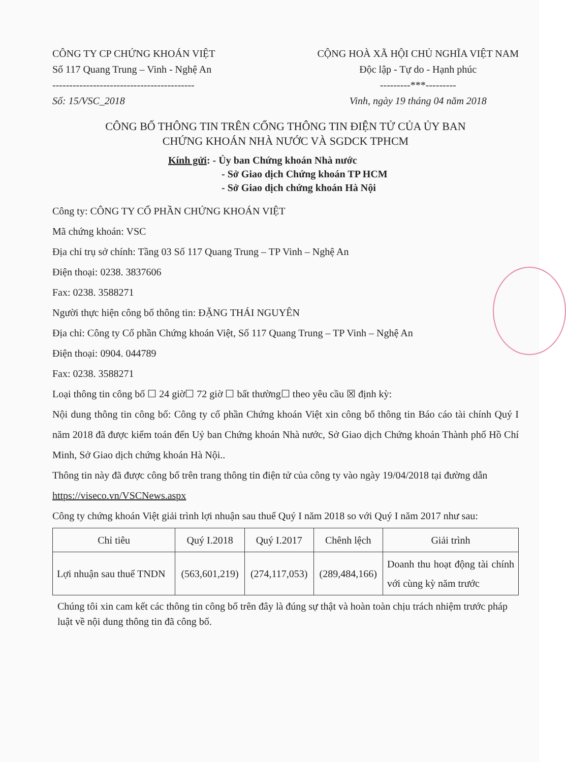CÔNG TY CP CHỨNG KHOÁN VIỆT
Số 117 Quang Trung – Vinh - Nghệ An
------------------------------------------
Số: 15/VSC_2018
CỘNG HOÀ XÃ HỘI CHỦ NGHĨA VIỆT NAM
Độc lập - Tự do - Hạnh phúc
---------***---------
Vinh, ngày 19 tháng 04 năm 2018
CÔNG BỐ THÔNG TIN TRÊN CỔNG THÔNG TIN ĐIỆN TỬ CỦA ỦY BAN
CHỨNG KHOÁN NHÀ NƯỚC VÀ SGDCK TPHCM
Kính gửi: - Ủy ban Chứng khoán Nhà nước
- Sở Giao dịch Chứng khoán TP HCM
- Sở Giao dịch chứng khoán Hà Nội
Công ty: CÔNG TY CỔ PHẦN CHỨNG KHOÁN VIỆT
Mã chứng khoán: VSC
Địa chỉ trụ sở chính: Tầng 03 Số 117 Quang Trung – TP Vinh – Nghệ An
Điện thoại: 0238. 3837606
Fax: 0238. 3588271
Người thực hiện công bố thông tin: ĐẶNG THÁI NGUYÊN
Địa chỉ: Công ty Cổ phần Chứng khoán Việt, Số 117 Quang Trung – TP Vinh – Nghệ An
Điện thoại: 0904. 044789
Fax: 0238. 3588271
Loại thông tin công bố ☐ 24 giờ☐ 72 giờ ☐ bất thường☐ theo yêu cầu ☒ định kỳ:
Nội dung thông tin công bố: Công ty cổ phần Chứng khoán Việt xin công bố thông tin Báo cáo tài chính Quý I năm 2018 đã được kiểm toán đến Uỷ ban Chứng khoán Nhà nước, Sở Giao dịch Chứng khoán Thành phố Hồ Chí Minh, Sở Giao dịch chứng khoán Hà Nội..
Thông tin này đã được công bố trên trang thông tin điện tử của công ty vào ngày 19/04/2018 tại đường dẫn https://viseco.vn/VSCNews.aspx
Công ty chứng khoán Việt giải trình lợi nhuận sau thuế Quý I năm 2018 so với Quý I năm 2017 như sau:
| Chỉ tiêu | Quý I.2018 | Quý I.2017 | Chênh lệch | Giải trình |
| --- | --- | --- | --- | --- |
| Lợi nhuận sau thuế TNDN | (563,601,219) | (274,117,053) | (289,484,166) | Doanh thu hoạt động tài chính với cùng kỳ năm trước |
Chúng tôi xin cam kết các thông tin công bố trên đây là đúng sự thật và hoàn toàn chịu trách nhiệm trước pháp luật về nội dung thông tin đã công bố.